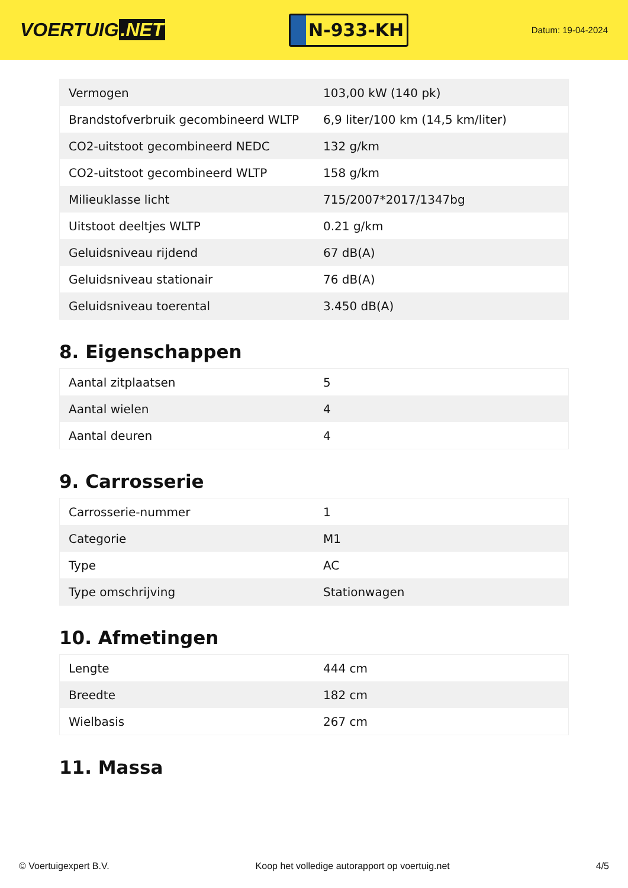VOERTUIG.NET
N-933-KH
Datum: 19-04-2024
| Vermogen | 103,00 kW (140 pk) |
| Brandstofverbruik gecombineerd WLTP | 6,9 liter/100 km (14,5 km/liter) |
| CO2-uitstoot gecombineerd NEDC | 132 g/km |
| CO2-uitstoot gecombineerd WLTP | 158 g/km |
| Milieuklasse licht | 715/2007*2017/1347bg |
| Uitstoot deeltjes WLTP | 0.21 g/km |
| Geluidsniveau rijdend | 67 dB(A) |
| Geluidsniveau stationair | 76 dB(A) |
| Geluidsniveau toerental | 3.450 dB(A) |
8. Eigenschappen
| Aantal zitplaatsen | 5 |
| Aantal wielen | 4 |
| Aantal deuren | 4 |
9. Carrosserie
| Carrosserie-nummer | 1 |
| Categorie | M1 |
| Type | AC |
| Type omschrijving | Stationwagen |
10. Afmetingen
| Lengte | 444 cm |
| Breedte | 182 cm |
| Wielbasis | 267 cm |
11. Massa
© Voertuigexpert B.V. Koop het volledige autorapport op voertuig.net 4/5